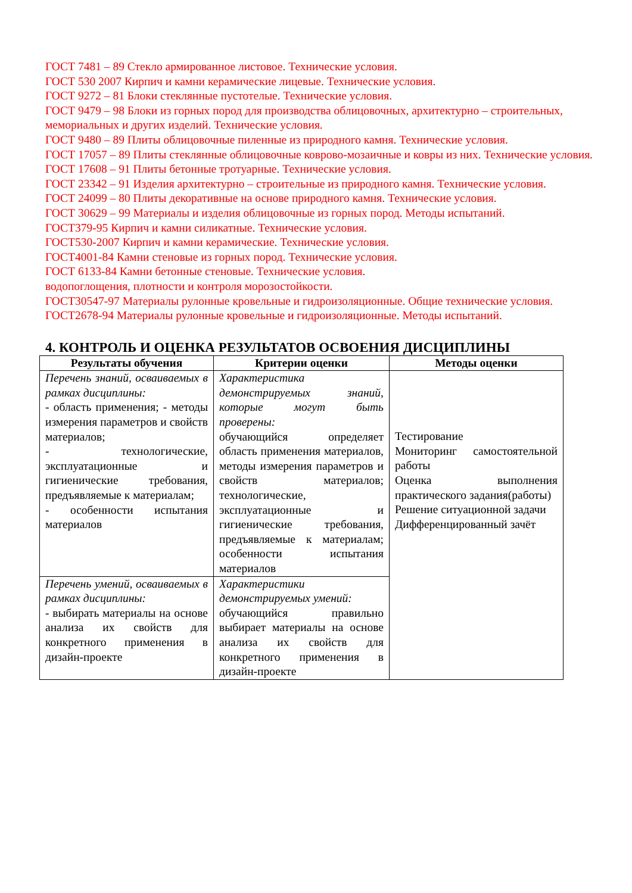ГОСТ 7481 – 89 Стекло армированное листовое. Технические условия.
ГОСТ 530 2007 Кирпич и камни керамические лицевые. Технические условия.
ГОСТ 9272 – 81 Блоки стеклянные пустотелые. Технические условия.
ГОСТ 9479 – 98 Блоки из горных пород для производства облицовочных, архитектурно – строительных, мемориальных и других изделий. Технические условия.
ГОСТ 9480 – 89 Плиты облицовочные пиленные из природного камня. Технические условия.
ГОСТ 17057 – 89 Плиты стеклянные облицовочные коврово-мозаичные и ковры из них. Технические условия.
ГОСТ 17608 – 91 Плиты бетонные тротуарные. Технические условия.
ГОСТ 23342 – 91 Изделия архитектурно – строительные из природного камня. Технические условия.
ГОСТ 24099 – 80 Плиты декоративные на основе природного камня. Технические условия.
ГОСТ 30629 – 99 Материалы и изделия облицовочные из горных пород. Методы испытаний.
ГОСТ379-95 Кирпич и камни силикатные. Технические условия.
ГОСТ530-2007 Кирпич и камни керамические. Технические условия.
ГОСТ4001-84 Камни стеновые из горных пород. Технические условия.
ГОСТ 6133-84 Камни бетонные стеновые. Технические условия.
водопоглощения, плотности и контроля морозостойкости.
ГОСТ30547-97 Материалы рулонные кровельные и гидроизоляционные. Общие технические условия.
ГОСТ2678-94 Материалы рулонные кровельные и гидроизоляционные. Методы испытаний.
4. КОНТРОЛЬ И ОЦЕНКА РЕЗУЛЬТАТОВ ОСВОЕНИЯ ДИСЦИПЛИНЫ
| Результаты обучения | Критерии оценки | Методы оценки |
| --- | --- | --- |
| Перечень знаний, осваиваемых в рамках дисциплины: - область применения; - методы измерения параметров и свойств материалов; - технологические, эксплуатационные и гигиенические требования, предъявляемые к материалам; - особенности испытания материалов | Характеристика демонстрируемых знаний, которые могут быть проверены: обучающийся определяет область применения материалов, методы измерения параметров и свойств материалов; технологические, эксплуатационные и гигиенические требования, предъявляемые к материалам; особенности испытания материалов | Тестирование Мониторинг самостоятельной работы Оценка выполнения практического задания(работы) Решение ситуационной задачи Дифференцированный зачёт |
| Перечень умений, осваиваемых в рамках дисциплины: - выбирать материалы на основе анализа их свойств для конкретного применения в дизайн-проекте | Характеристики демонстрируемых умений: обучающийся правильно выбирает материалы на основе анализа их свойств для конкретного применения в дизайн-проекте | |